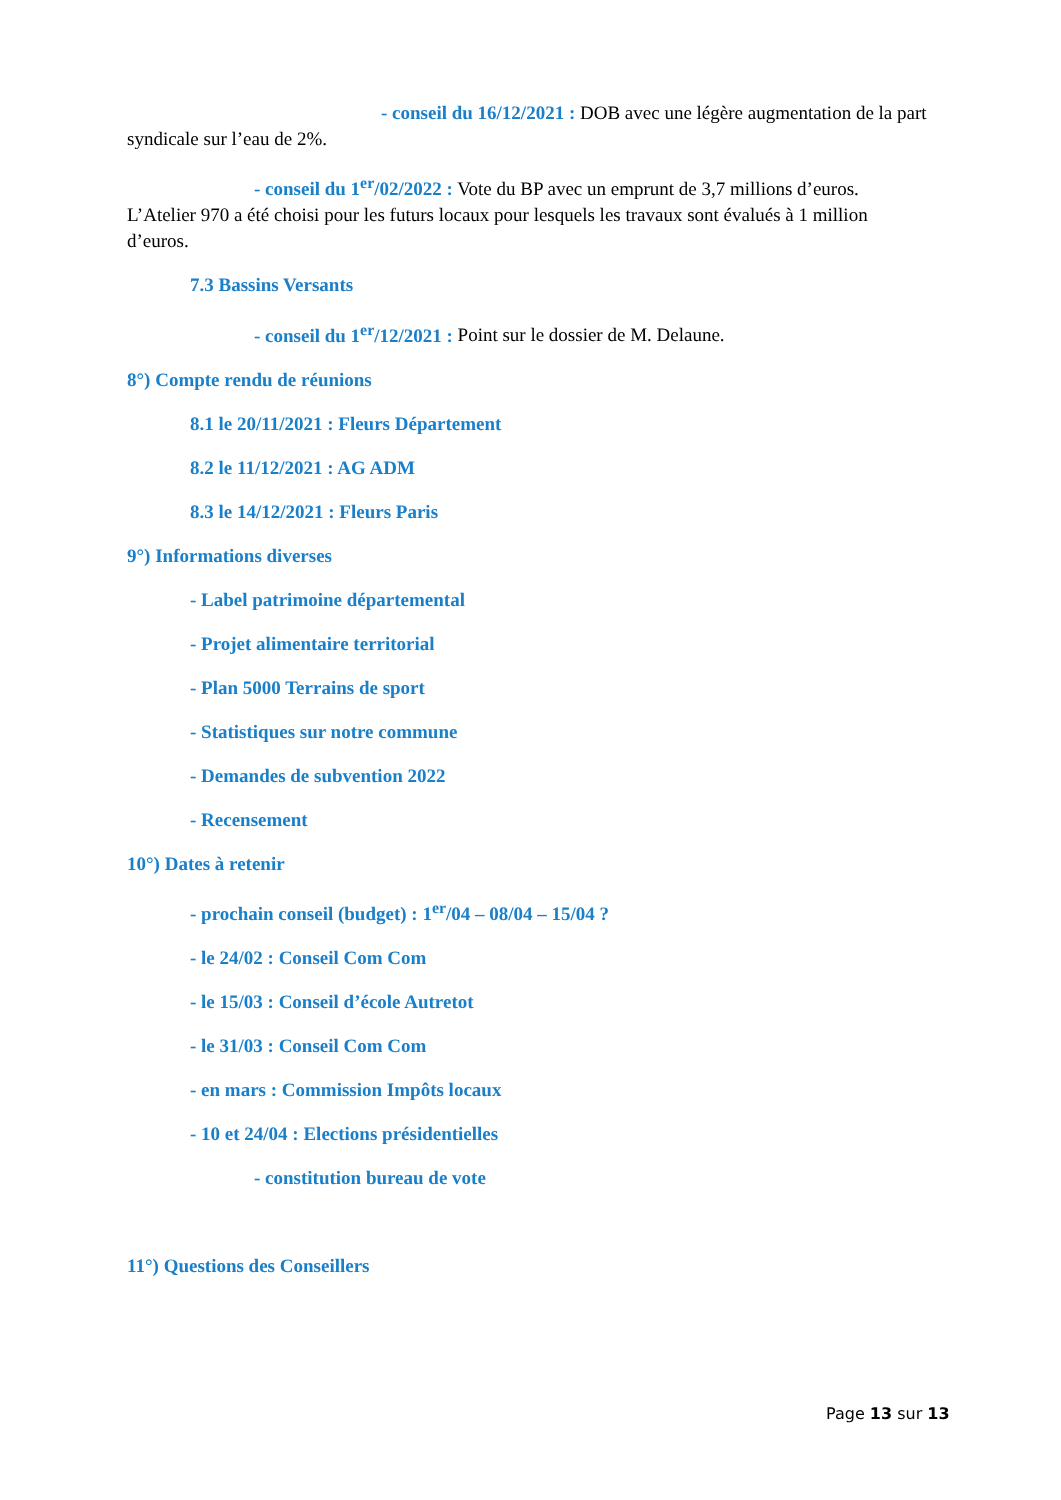- conseil du 16/12/2021 : DOB avec une légère augmentation de la part syndicale sur l’eau de 2%.
- conseil du 1<sup>er</sup>/02/2022 : Vote du BP avec un emprunt de 3,7 millions d’euros. L’Atelier 970 a été choisi pour les futurs locaux pour lesquels les travaux sont évalués à 1 million d’euros.
7.3 Bassins Versants
- conseil du 1<sup>er</sup>/12/2021 : Point sur le dossier de M. Delaune.
8°) Compte rendu de réunions
8.1 le 20/11/2021 : Fleurs Département
8.2 le 11/12/2021 : AG ADM
8.3 le 14/12/2021 : Fleurs Paris
9°) Informations diverses
- Label patrimoine départemental
- Projet alimentaire territorial
- Plan 5000 Terrains de sport
- Statistiques sur notre commune
- Demandes de subvention 2022
- Recensement
10°) Dates à retenir
- prochain conseil (budget) : 1<sup>er</sup>/04 – 08/04 – 15/04 ?
- le 24/02 : Conseil Com Com
- le 15/03 : Conseil d’école Autretot
- le 31/03 : Conseil Com Com
- en mars : Commission Impôts locaux
- 10 et 24/04 : Elections présidentielles
- constitution bureau de vote
11°) Questions des Conseillers
Page 13 sur 13